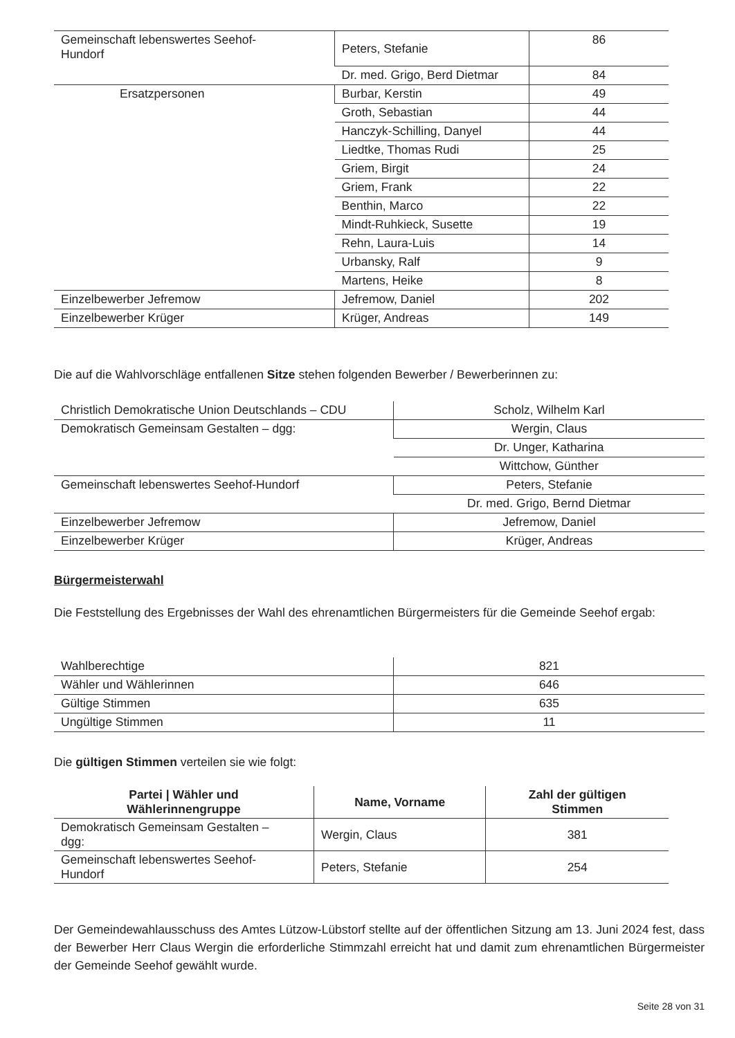| Gemeinschaft lebenswertes Seehof- Hundorf | Peters, Stefanie | 86 |
| | Dr. med. Grigo, Berd Dietmar | 84 |
| Ersatzpersonen | Burbar, Kerstin | 49 |
| | Groth, Sebastian | 44 |
| | Hanczyk-Schilling, Danyel | 44 |
| | Liedtke, Thomas Rudi | 25 |
| | Griem, Birgit | 24 |
| | Griem, Frank | 22 |
| | Benthin, Marco | 22 |
| | Mindt-Ruhkieck, Susette | 19 |
| | Rehn, Laura-Luis | 14 |
| | Urbansky, Ralf | 9 |
| | Martens, Heike | 8 |
| Einzelbewerber Jefremow | Jefremow, Daniel | 202 |
| Einzelbewerber Krüger | Krüger, Andreas | 149 |
Die auf die Wahlvorschläge entfallenen Sitze stehen folgenden Bewerber / Bewerberinnen zu:
| Christlich Demokratische Union Deutschlands – CDU | Scholz, Wilhelm Karl |
| Demokratisch Gemeinsam Gestalten – dgg: | Wergin, Claus |
| | Dr. Unger, Katharina |
| | Wittchow, Günther |
| Gemeinschaft lebenswertes Seehof-Hundorf | Peters, Stefanie |
| | Dr. med. Grigo, Bernd Dietmar |
| Einzelbewerber Jefremow | Jefremow, Daniel |
| Einzelbewerber Krüger | Krüger, Andreas |
Bürgermeisterwahl
Die Feststellung des Ergebnisses der Wahl des ehrenamtlichen Bürgermeisters für die Gemeinde Seehof ergab:
| Wahlberechtige | 821 |
| Wähler und Wählerinnen | 646 |
| Gültige Stimmen | 635 |
| Ungültige Stimmen | 11 |
Die gültigen Stimmen verteilen sie wie folgt:
| Partei / Wähler und Wählerinnengruppe | Name, Vorname | Zahl der gültigen Stimmen |
| --- | --- | --- |
| Demokratisch Gemeinsam Gestalten – dgg: | Wergin, Claus | 381 |
| Gemeinschaft lebenswertes Seehof- Hundorf | Peters, Stefanie | 254 |
Der Gemeindewahlausschuss des Amtes Lützow-Lübstorf stellte auf der öffentlichen Sitzung am 13. Juni 2024 fest, dass der Bewerber Herr Claus Wergin die erforderliche Stimmzahl erreicht hat und damit zum ehrenamtlichen Bürgermeister der Gemeinde Seehof gewählt wurde.
Seite 28 von 31